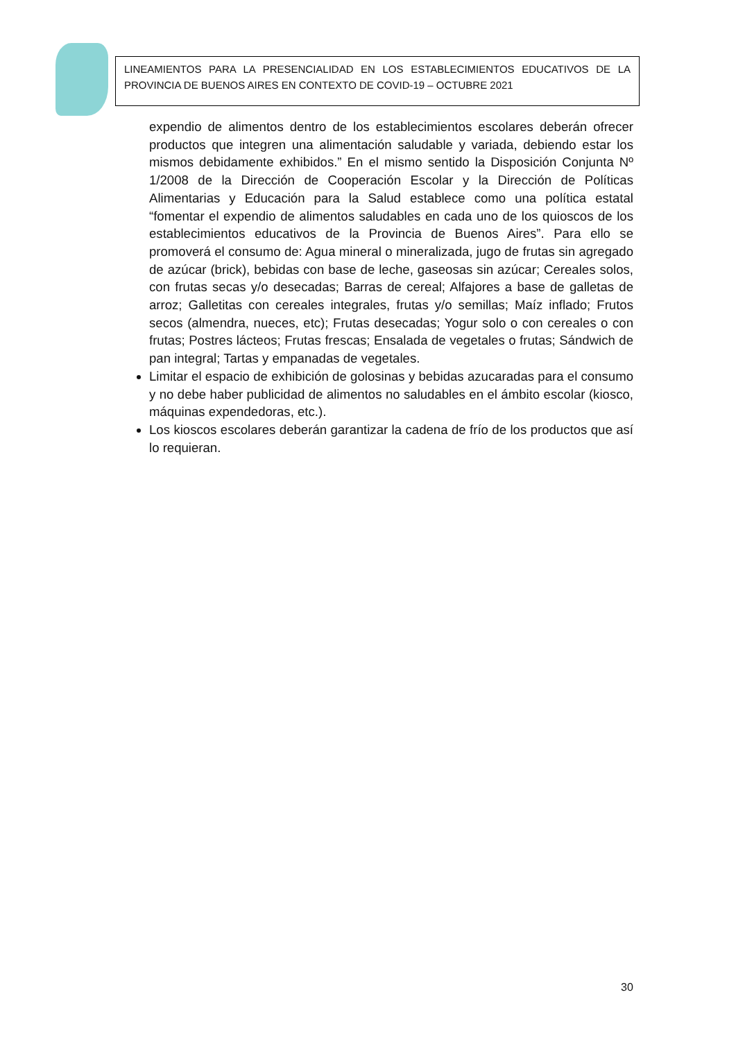LINEAMIENTOS PARA LA PRESENCIALIDAD EN LOS ESTABLECIMIENTOS EDUCATIVOS DE LA PROVINCIA DE BUENOS AIRES EN CONTEXTO DE COVID-19 – OCTUBRE 2021
expendio de alimentos dentro de los establecimientos escolares deberán ofrecer productos que integren una alimentación saludable y variada, debiendo estar los mismos debidamente exhibidos.” En el mismo sentido la Disposición Conjunta Nº 1/2008 de la Dirección de Cooperación Escolar y la Dirección de Políticas Alimentarias y Educación para la Salud establece como una política estatal “fomentar el expendio de alimentos saludables en cada uno de los quioscos de los establecimientos educativos de la Provincia de Buenos Aires”. Para ello se promoverá el consumo de: Agua mineral o mineralizada, jugo de frutas sin agregado de azúcar (brick), bebidas con base de leche, gaseosas sin azúcar; Cereales solos, con frutas secas y/o desecadas; Barras de cereal; Alfajores a base de galletas de arroz; Galletitas con cereales integrales, frutas y/o semillas; Maíz inflado; Frutos secos (almendra, nueces, etc); Frutas desecadas; Yogur solo o con cereales o con frutas; Postres lácteos; Frutas frescas; Ensalada de vegetales o frutas; Sándwich de pan integral; Tartas y empanadas de vegetales.
Limitar el espacio de exhibición de golosinas y bebidas azucaradas para el consumo y no debe haber publicidad de alimentos no saludables en el ámbito escolar (kiosco, máquinas expendedoras, etc.).
Los kioscos escolares deberán garantizar la cadena de frío de los productos que así lo requieran.
30